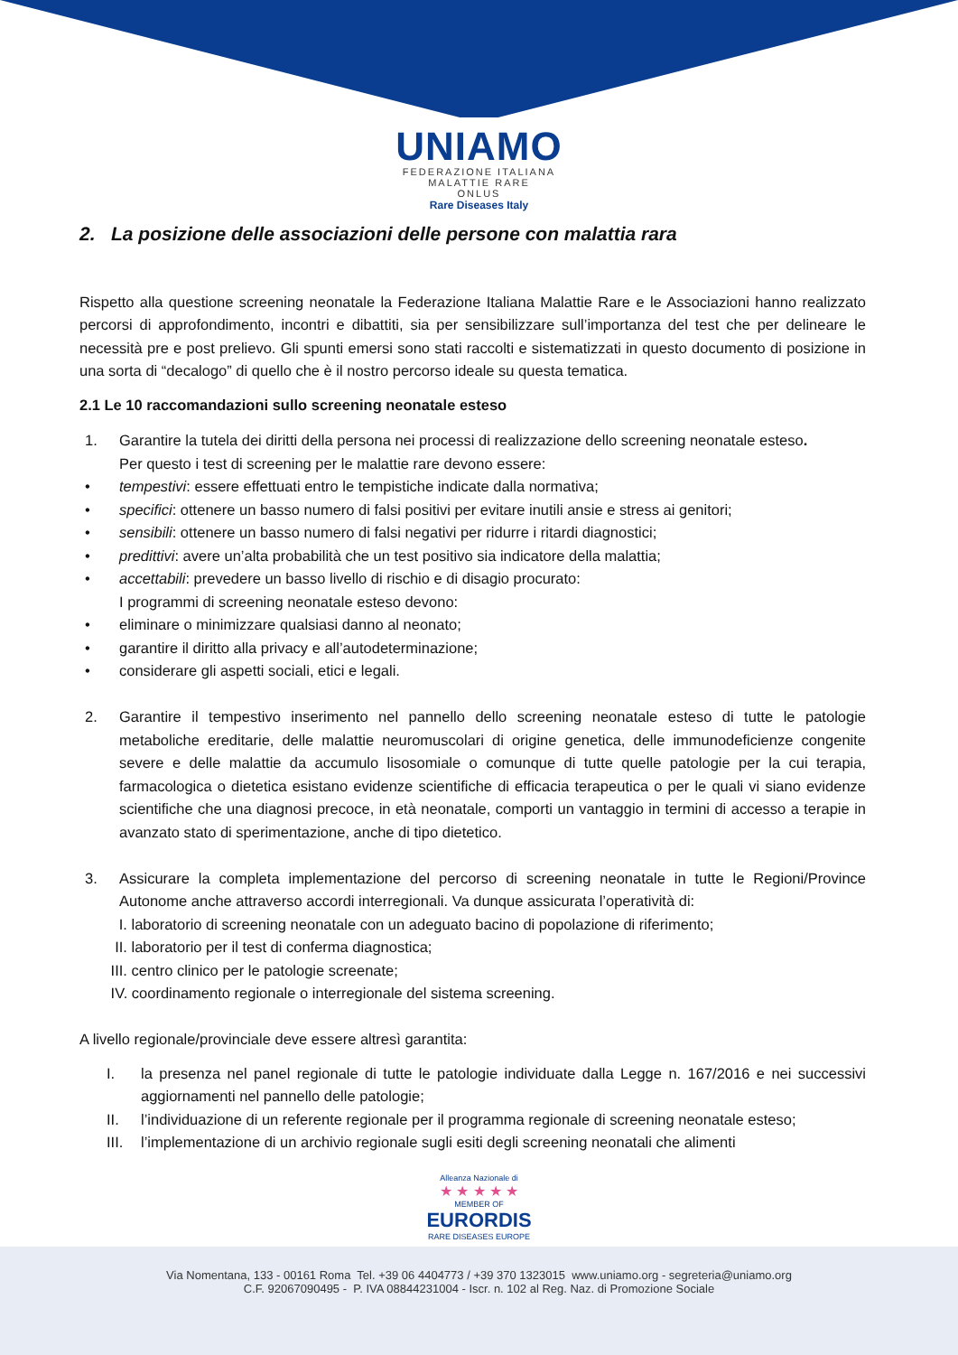UNIAMO
FEDERAZIONE ITALIANA
MALATTIE RARE
ONLUS
Rare Diseases Italy
2. La posizione delle associazioni delle persone con malattia rara
Rispetto alla questione screening neonatale la Federazione Italiana Malattie Rare e le Associazioni hanno realizzato percorsi di approfondimento, incontri e dibattiti, sia per sensibilizzare sull’importanza del test che per delineare le necessità pre e post prelievo. Gli spunti emersi sono stati raccolti e sistematizzati in questo documento di posizione in una sorta di “decalogo” di quello che è il nostro percorso ideale su questa tematica.
2.1 Le 10 raccomandazioni sullo screening neonatale esteso
1. Garantire la tutela dei diritti della persona nei processi di realizzazione dello screening neonatale esteso.
Per questo i test di screening per le malattie rare devono essere:
• tempestivi: essere effettuati entro le tempistiche indicate dalla normativa;
• specifici: ottenere un basso numero di falsi positivi per evitare inutili ansie e stress ai genitori;
• sensibili: ottenere un basso numero di falsi negativi per ridurre i ritardi diagnostici;
• predittivi: avere un’alta probabilità che un test positivo sia indicatore della malattia;
• accettabili: prevedere un basso livello di rischio e di disagio procurato:
I programmi di screening neonatale esteso devono:
• eliminare o minimizzare qualsiasi danno al neonato;
• garantire il diritto alla privacy e all’autodeterminazione;
• considerare gli aspetti sociali, etici e legali.
2. Garantire il tempestivo inserimento nel pannello dello screening neonatale esteso di tutte le patologie metaboliche ereditarie, delle malattie neuromuscolari di origine genetica, delle immunodeficienze congenite severe e delle malattie da accumulo lisosomiale o comunque di tutte quelle patologie per la cui terapia, farmacologica o dietetica esistano evidenze scientifiche di efficacia terapeutica o per le quali vi siano evidenze scientifiche che una diagnosi precoce, in età neonatale, comporti un vantaggio in termini di accesso a terapie in avanzato stato di sperimentazione, anche di tipo dietetico.
3. Assicurare la completa implementazione del percorso di screening neonatale in tutte le Regioni/Province Autonome anche attraverso accordi interregionali. Va dunque assicurata l’operatività di:
I. laboratorio di screening neonatale con un adeguato bacino di popolazione di riferimento;
II. laboratorio per il test di conferma diagnostica;
III. centro clinico per le patologie screenate;
IV. coordinamento regionale o interregionale del sistema screening.
A livello regionale/provinciale deve essere altresì garantita:
I. la presenza nel panel regionale di tutte le patologie individuate dalla Legge n. 167/2016 e nei successivi aggiornamenti nel pannello delle patologie;
II. l’individuazione di un referente regionale per il programma regionale di screening neonatale esteso;
III. l’implementazione di un archivio regionale sugli esiti degli screening neonatali che alimenti
Alleanza Nazionale di
★ ★ ★ ★ ★
MEMBER OF
EURORDIS
RARE DISEASES EUROPE
Via Nomentana, 133 - 00161 Roma Tel. +39 06 4404773 / +39 370 1323015 www.uniamo.org - segreteria@uniamo.org
C.F. 92067090495 - P. IVA 08844231004 - Iscr. n. 102 al Reg. Naz. di Promozione Sociale